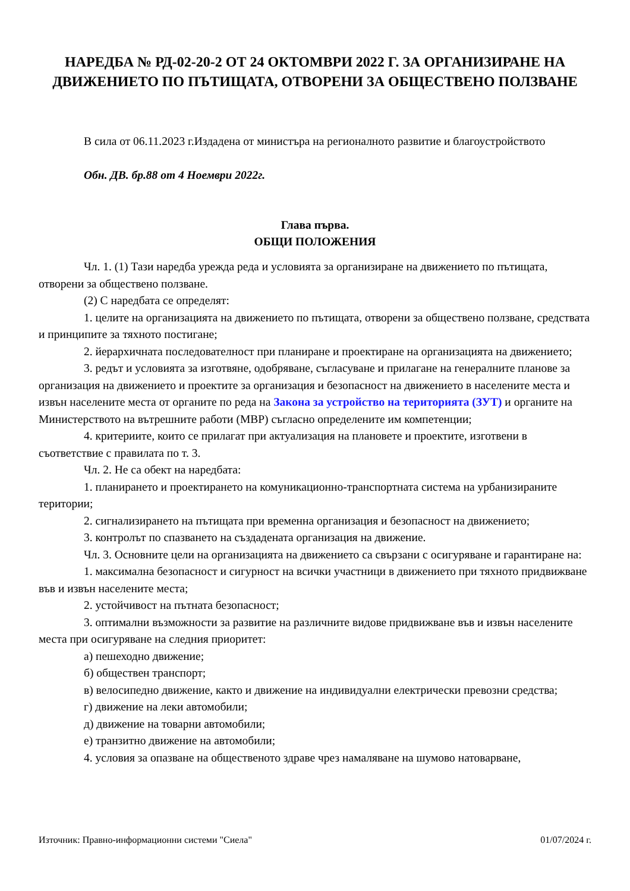НАРЕДБА № РД-02-20-2 ОТ 24 ОКТОМВРИ 2022 Г. ЗА ОРГАНИЗИРАНЕ НА ДВИЖЕНИЕТО ПО ПЪТИЩАТА, ОТВОРЕНИ ЗА ОБЩЕСТВЕНО ПОЛЗВАНЕ
В сила от 06.11.2023 г.Издадена от министъра на регионалното развитие и благоустройството
Обн. ДВ. бр.88 от 4 Ноември 2022г.
Глава първа.
ОБЩИ ПОЛОЖЕНИЯ
Чл. 1. (1) Тази наредба урежда реда и условията за организиране на движението по пътищата, отворени за обществено ползване.
(2) С наредбата се определят:
1. целите на организацията на движението по пътищата, отворени за обществено ползване, средствата и принципите за тяхното постигане;
2. йерархичната последователност при планиране и проектиране на организацията на движението;
3. редът и условията за изготвяне, одобряване, съгласуване и прилагане на генералните планове за организация на движението и проектите за организация и безопасност на движението в населените места и извън населените места от органите по реда на Закона за устройство на територията (ЗУТ) и органите на Министерството на вътрешните работи (МВР) съгласно определените им компетенции;
4. критериите, които се прилагат при актуализация на плановете и проектите, изготвени в съответствие с правилата по т. 3.
Чл. 2. Не са обект на наредбата:
1. планирането и проектирането на комуникационно-транспортната система на урбанизираните територии;
2. сигнализирането на пътищата при временна организация и безопасност на движението;
3. контролът по спазването на създадената организация на движение.
Чл. 3. Основните цели на организацията на движението са свързани с осигуряване и гарантиране на:
1. максимална безопасност и сигурност на всички участници в движението при тяхното придвижване във и извън населените места;
2. устойчивост на пътната безопасност;
3. оптимални възможности за развитие на различните видове придвижване във и извън населените места при осигуряване на следния приоритет:
а) пешеходно движение;
б) обществен транспорт;
в) велосипедно движение, както и движение на индивидуални електрически превозни средства;
г) движение на леки автомобили;
д) движение на товарни автомобили;
е) транзитно движение на автомобили;
4. условия за опазване на общественото здраве чрез намаляване на шумово натоварване,
Източник: Правно-информационни системи "Сиела" 01/07/2024 г.